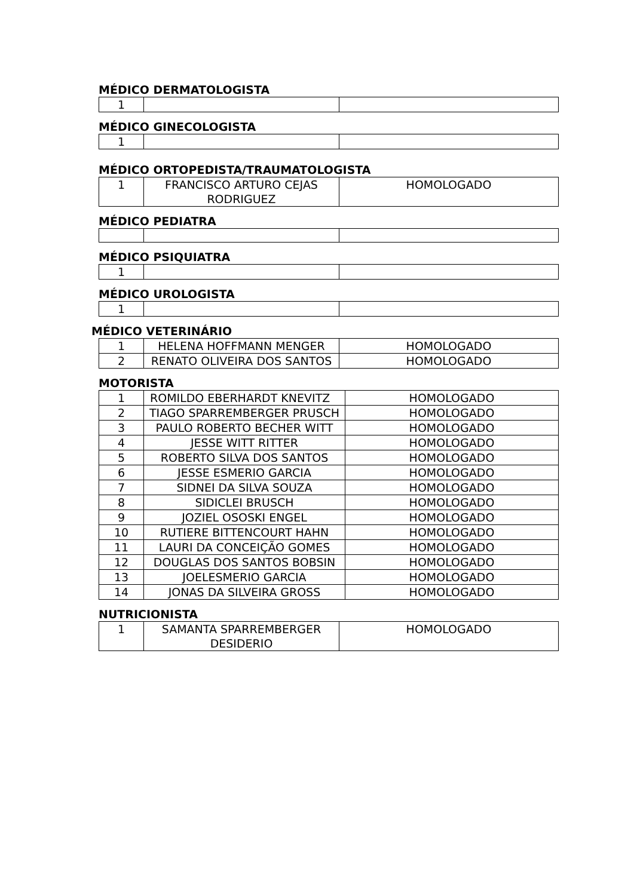MÉDICO DERMATOLOGISTA
| 1 | | |
MÉDICO GINECOLOGISTA
| 1 | | |
MÉDICO ORTOPEDISTA/TRAUMATOLOGISTA
| 1 | FRANCISCO ARTURO CEJAS RODRIGUEZ | HOMOLOGADO |
MÉDICO PEDIATRA
MÉDICO PSIQUIATRA
| 1 | | |
MÉDICO UROLOGISTA
| 1 | | |
MÉDICO VETERINÁRIO
| 1 | HELENA HOFFMANN MENGER | HOMOLOGADO |
| 2 | RENATO OLIVEIRA DOS SANTOS | HOMOLOGADO |
MOTORISTA
| 1 | ROMILDO EBERHARDT KNEVITZ | HOMOLOGADO |
| 2 | TIAGO SPARREMBERGER PRUSCH | HOMOLOGADO |
| 3 | PAULO ROBERTO BECHER WITT | HOMOLOGADO |
| 4 | JESSE WITT RITTER | HOMOLOGADO |
| 5 | ROBERTO SILVA DOS SANTOS | HOMOLOGADO |
| 6 | JESSE ESMERIO GARCIA | HOMOLOGADO |
| 7 | SIDNEI DA SILVA SOUZA | HOMOLOGADO |
| 8 | SIDICLEI BRUSCH | HOMOLOGADO |
| 9 | JOZIEL OSOSKI ENGEL | HOMOLOGADO |
| 10 | RUTIERE BITTENCOURT HAHN | HOMOLOGADO |
| 11 | LAURI DA CONCEIÇÃO GOMES | HOMOLOGADO |
| 12 | DOUGLAS DOS SANTOS BOBSIN | HOMOLOGADO |
| 13 | JOELESMERIO GARCIA | HOMOLOGADO |
| 14 | JONAS DA SILVEIRA GROSS | HOMOLOGADO |
NUTRICIONISTA
| 1 | SAMANTA SPARREMBERGER DESIDERIO | HOMOLOGADO |